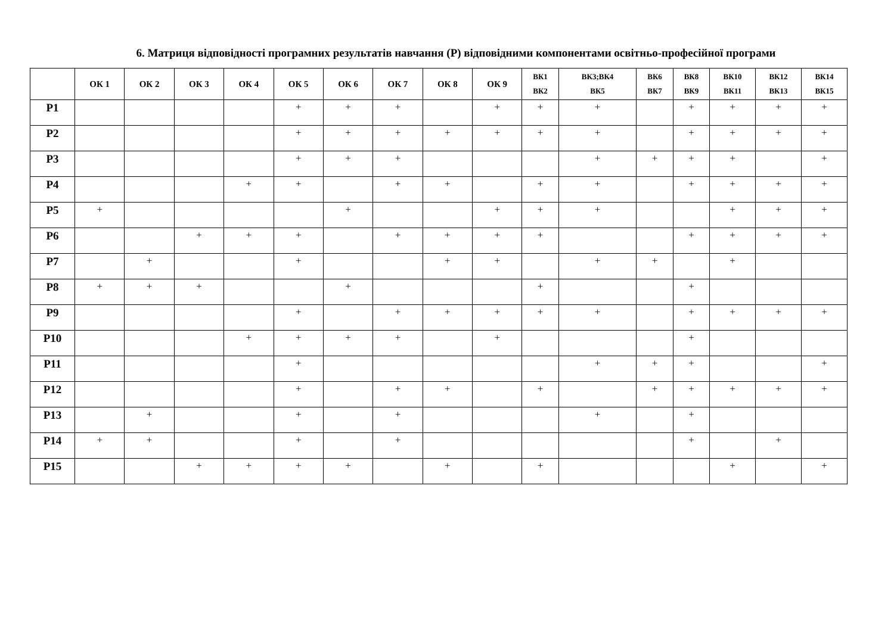6. Матриця відповідності програмних результатів навчання (Р) відповідними компонентами освітньо-професійної програми
| | ОК 1 | ОК 2 | ОК 3 | ОК 4 | ОК 5 | ОК 6 | ОК 7 | ОК 8 | ОК 9 | ВК1 ВК2 | ВК3;ВК4 ВК5 | ВК6 ВК7 | ВК8 ВК9 | ВК10 ВК11 | ВК12 ВК13 | ВК14 ВК15 |
| --- | --- | --- | --- | --- | --- | --- | --- | --- | --- | --- | --- | --- | --- | --- | --- | --- |
| Р1 | | | | | + | + | + | | + | + | + | | + | + | + | + |
| Р2 | | | | | + | + | + | + | + | + | + | | + | + | + | + |
| Р3 | | | | | + | + | + | | | | + | + | + | + | | + |
| Р4 | | | | + | + | | + | + | | + | + | | + | + | + | + |
| Р5 | + | | | | | + | | | + | + | + | | | + | + | + |
| Р6 | | | + | + | + | | + | + | + | + | | | + | + | + | + |
| Р7 | | + | | | + | | | + | + | | + | + | | + | | |
| Р8 | + | + | + | | | + | | | | + | | | + | | | |
| Р9 | | | | | + | | + | + | + | + | + | | + | + | + | + |
| Р10 | | | | + | + | + | + | | + | | | | + | | | |
| Р11 | | | | | + | | | | | | + | + | + | | | + |
| Р12 | | | | | + | | + | + | | + | | + | + | + | + | + |
| Р13 | | + | | | + | | + | | | | + | | + | | | |
| Р14 | + | + | | | + | | + | | | | | | + | | + | |
| Р15 | | | + | + | + | + | | + | | + | | | | + | | + |